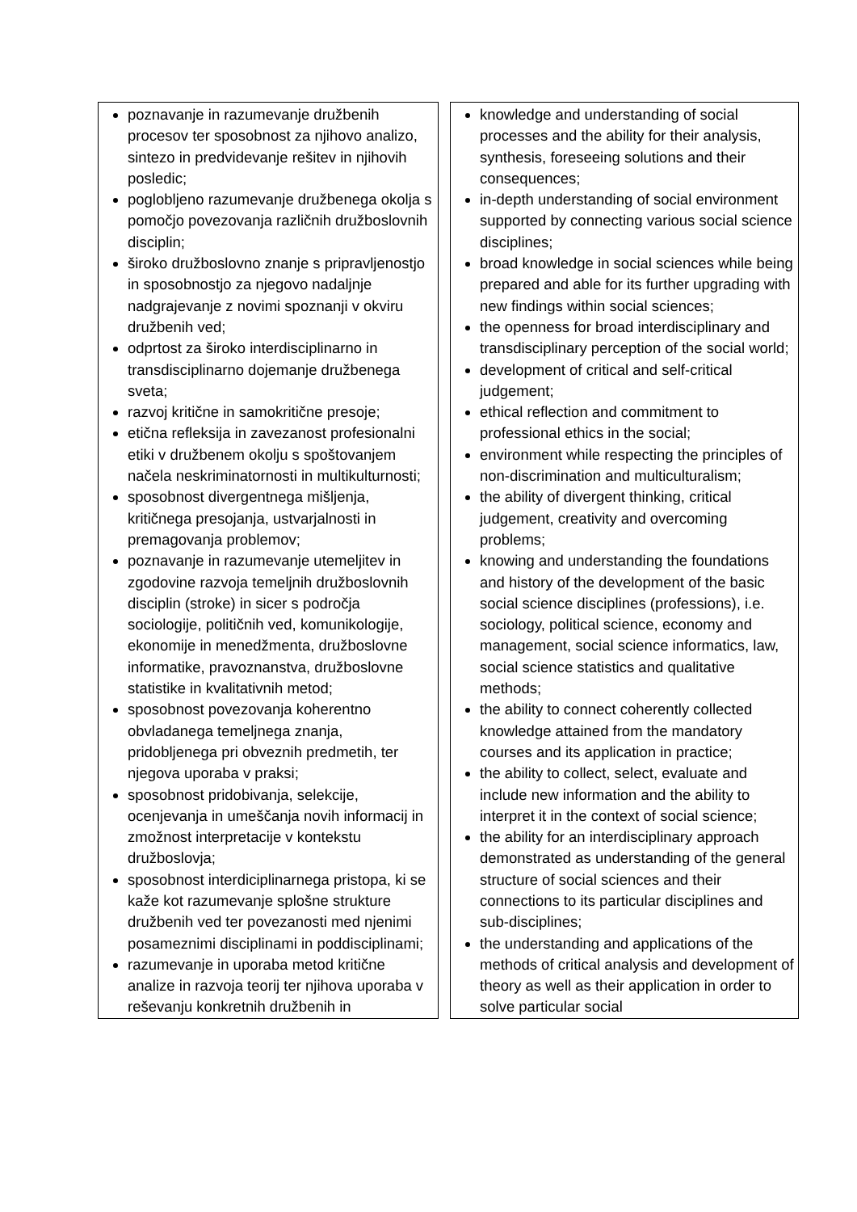| poznavanje in razumevanje družbenih procesov ter sposobnost za njihovo analizo, sintezo in predvidevanje rešitev in njihovih posledic; poglobljeno razumevanje družbenega okolja s pomočjo povezovanja različnih družboslovnih disciplin; široko družboslovno znanje s pripravljenostjo in sposobnostjo za njegovo nadaljnje nadgrajevanje z novimi spoznanji v okviru družbenih ved; odprtost za široko interdisciplinarno in transdisciplinarno dojemanje družbenega sveta; razvoj kritične in samokritične presoje; etična refleksija in zavezanost profesionalni etiki v družbenem okolju s spoštovanjem načela neskriminatornosti in multikulturnosti; sposobnost divergentnega mišljenja, kritičnega presojanja, ustvarjalnosti in premagovanja problemov; poznavanje in razumevanje utemeljitev in zgodovine razvoja temeljnih družboslovnih disciplin (stroke) in sicer s področja sociologije, političnih ved, komunikologije, ekonomije in menedžmenta, družboslovne informatike, pravoznanstva, družboslovne statistike in kvalitativnih metod; sposobnost povezovanja koherentno obvladanega temeljnega znanja, pridobljenega pri obveznih predmetih, ter njegova uporaba v praksi; sposobnost pridobivanja, selekcije, ocenjevanja in umeščanja novih informacij in zmožnost interpretacije v kontekstu družboslovja; sposobnost interdiciplinarnega pristopa, ki se kaže kot razumevanje splošne strukture družbenih ved ter povezanosti med njenimi posameznimi disciplinami in poddisciplinami; razumevanje in uporaba metod kritične analize in razvoja teorij ter njihova uporaba v reševanju konkretnih družbenih in | knowledge and understanding of social processes and the ability for their analysis, synthesis, foreseeing solutions and their consequences; in-depth understanding of social environment supported by connecting various social science disciplines; broad knowledge in social sciences while being prepared and able for its further upgrading with new findings within social sciences; the openness for broad interdisciplinary and transdisciplinary perception of the social world; development of critical and self-critical judgement; ethical reflection and commitment to professional ethics in the social; environment while respecting the principles of non-discrimination and multiculturalism; the ability of divergent thinking, critical judgement, creativity and overcoming problems; knowing and understanding the foundations and history of the development of the basic social science disciplines (professions), i.e. sociology, political science, economy and management, social science informatics, law, social science statistics and qualitative methods; the ability to connect coherently collected knowledge attained from the mandatory courses and its application in practice; the ability to collect, select, evaluate and include new information and the ability to interpret it in the context of social science; the ability for an interdisciplinary approach demonstrated as understanding of the general structure of social sciences and their connections to its particular disciplines and sub-disciplines; the understanding and applications of the methods of critical analysis and development of theory as well as their application in order to solve particular social |